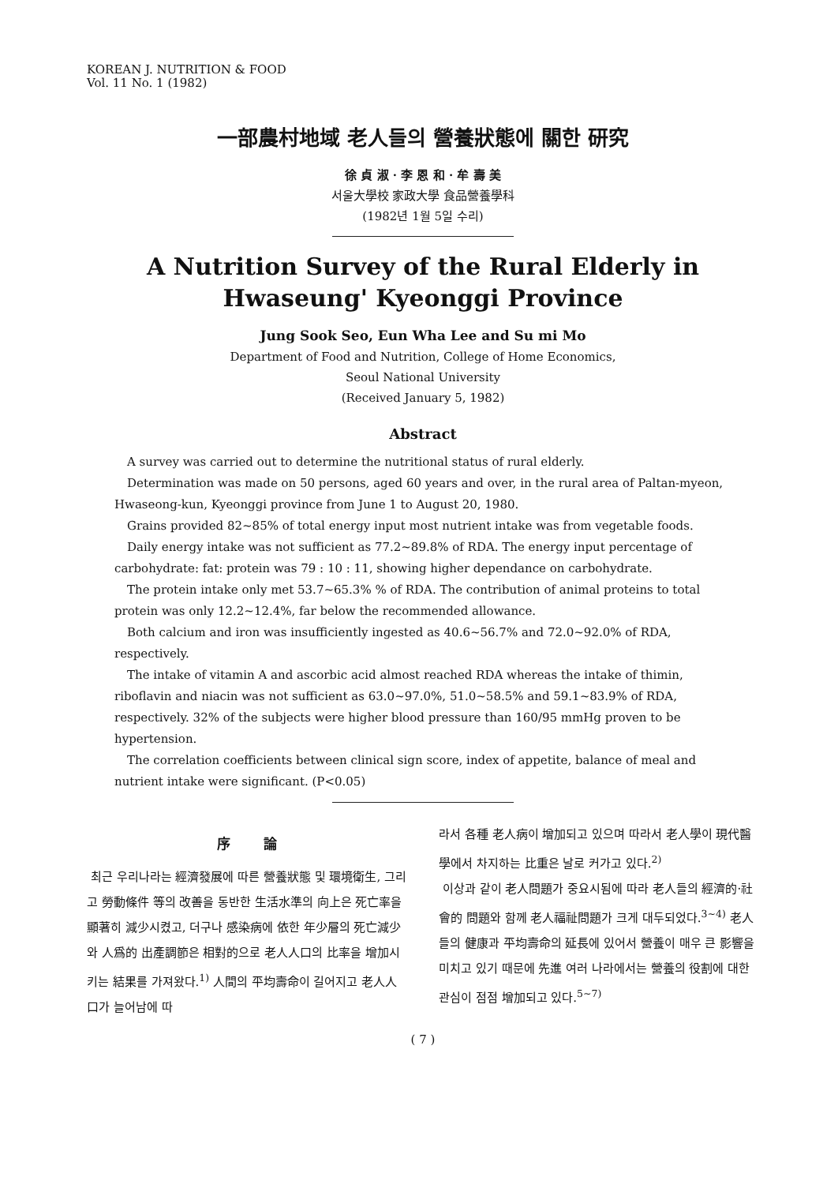KOREAN J. NUTRITION & FOOD
Vol. 11 No. 1 (1982)
一部農村地域 老人들의 營養狀態에 關한 研究
徐 貞 淑 · 李 恩 和 · 牟 壽 美
서울大學校 家政大學 食品營養學科
(1982년 1월 5일 수리)
A Nutrition Survey of the Rural Elderly in
Hwaseung' Kyeonggi Province
Jung Sook Seo, Eun Wha Lee and Su mi Mo
Department of Food and Nutrition, College of Home Economics,
Seoul National University
(Received January 5, 1982)
Abstract
A survey was carried out to determine the nutritional status of rural elderly.
Determination was made on 50 persons, aged 60 years and over, in the rural area of Paltan-myeon, Hwaseong-kun, Kyeonggi province from June 1 to August 20, 1980.
Grains provided 82~85% of total energy input most nutrient intake was from vegetable foods.
Daily energy intake was not sufficient as 77.2~89.8% of RDA. The energy input percentage of carbohydrate: fat: protein was 79 : 10 : 11, showing higher dependance on carbohydrate.
The protein intake only met 53.7~65.3% % of RDA. The contribution of animal proteins to total protein was only 12.2~12.4%, far below the recommended allowance.
Both calcium and iron was insufficiently ingested as 40.6~56.7% and 72.0~92.0% of RDA, respectively.
The intake of vitamin A and ascorbic acid almost reached RDA whereas the intake of thimin, riboflavin and niacin was not sufficient as 63.0~97.0%, 51.0~58.5% and 59.1~83.9% of RDA, respectively. 32% of the subjects were higher blood pressure than 160/95 mmHg proven to be hypertension.
The correlation coefficients between clinical sign score, index of appetite, balance of meal and nutrient intake were significant. (P<0.05)
序 論
최근 우리나라는 經濟發展에 따른 營養狀態 및 環境衛生, 그리고 勞動條件 等의 改善을 동반한 生活水準의 向上은 死亡率을 顯著히 減少시켰고, 더구나 感染病에 依한 年少層의 死亡減少와 人爲的 出產調節은 相對的으로 老人人口의 比率을 增加시키는 結果를 가져왔다.<sup>1)</sup> 人間의 平均壽命이 길어지고 老人人口가 늘어남에 따
라서 各種 老人病이 增加되고 있으며 따라서 老人學이 現代醫學에서 차지하는 比重은 날로 커가고 있다.<sup>2)</sup>
이상과 같이 老人問題가 중요시됨에 따라 老人들의 經濟的·社會的 問題와 함께 老人福祉問題가 크게 대두되었다.<sup>3~4)</sup> 老人들의 健康과 平均壽命의 延長에 있어서 營養이 매우 큰 影響을 미치고 있기 때문에 先進 여러 나라에서는 營養의 役割에 대한 관심이 점점 增加되고 있다.<sup>5~7)</sup>
( 7 )